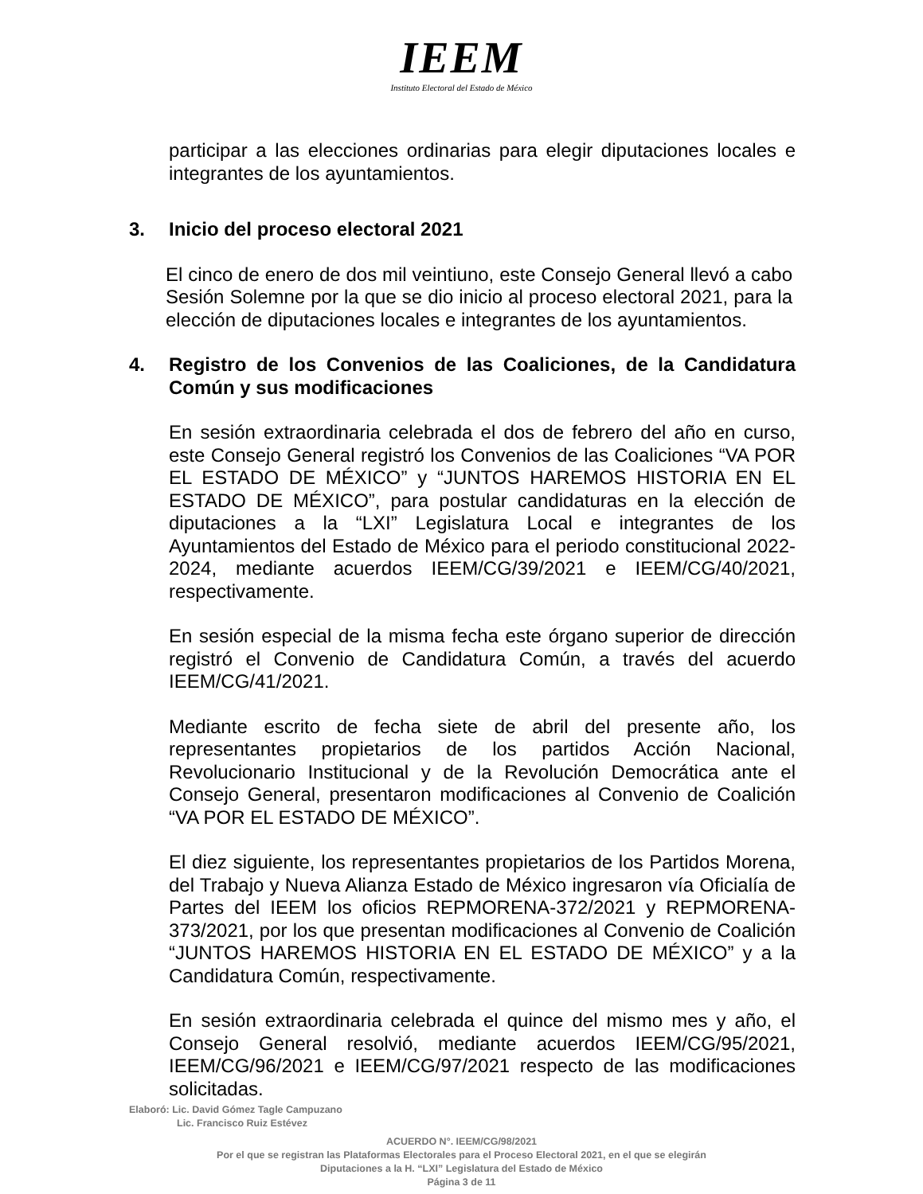IEEM
Instituto Electoral del Estado de México
participar a las elecciones ordinarias para elegir diputaciones locales e integrantes de los ayuntamientos.
3. Inicio del proceso electoral 2021
El cinco de enero de dos mil veintiuno, este Consejo General llevó a cabo Sesión Solemne por la que se dio inicio al proceso electoral 2021, para la elección de diputaciones locales e integrantes de los ayuntamientos.
4. Registro de los Convenios de las Coaliciones, de la Candidatura Común y sus modificaciones
En sesión extraordinaria celebrada el dos de febrero del año en curso, este Consejo General registró los Convenios de las Coaliciones “VA POR EL ESTADO DE MÉXICO” y “JUNTOS HAREMOS HISTORIA EN EL ESTADO DE MÉXICO”, para postular candidaturas en la elección de diputaciones a la “LXI” Legislatura Local e integrantes de los Ayuntamientos del Estado de México para el periodo constitucional 2022-2024, mediante acuerdos IEEM/CG/39/2021 e IEEM/CG/40/2021, respectivamente.
En sesión especial de la misma fecha este órgano superior de dirección registró el Convenio de Candidatura Común, a través del acuerdo IEEM/CG/41/2021.
Mediante escrito de fecha siete de abril del presente año, los representantes propietarios de los partidos Acción Nacional, Revolucionario Institucional y de la Revolución Democrática ante el Consejo General, presentaron modificaciones al Convenio de Coalición “VA POR EL ESTADO DE MÉXICO”.
El diez siguiente, los representantes propietarios de los Partidos Morena, del Trabajo y Nueva Alianza Estado de México ingresaron vía Oficialía de Partes del IEEM los oficios REPMORENA-372/2021 y REPMORENA-373/2021, por los que presentan modificaciones al Convenio de Coalición “JUNTOS HAREMOS HISTORIA EN EL ESTADO DE MÉXICO” y a la Candidatura Común, respectivamente.
En sesión extraordinaria celebrada el quince del mismo mes y año, el Consejo General resolvió, mediante acuerdos IEEM/CG/95/2021, IEEM/CG/96/2021 e IEEM/CG/97/2021 respecto de las modificaciones solicitadas.
Elaboró: Lic. David Gómez Tagle Campuzano
Lic. Francisco Ruiz Estévez
ACUERDO N°. IEEM/CG/98/2021
Por el que se registran las Plataformas Electorales para el Proceso Electoral 2021, en el que se elegirán
Diputaciones a la H. “LXI” Legislatura del Estado de México
Página 3 de 11